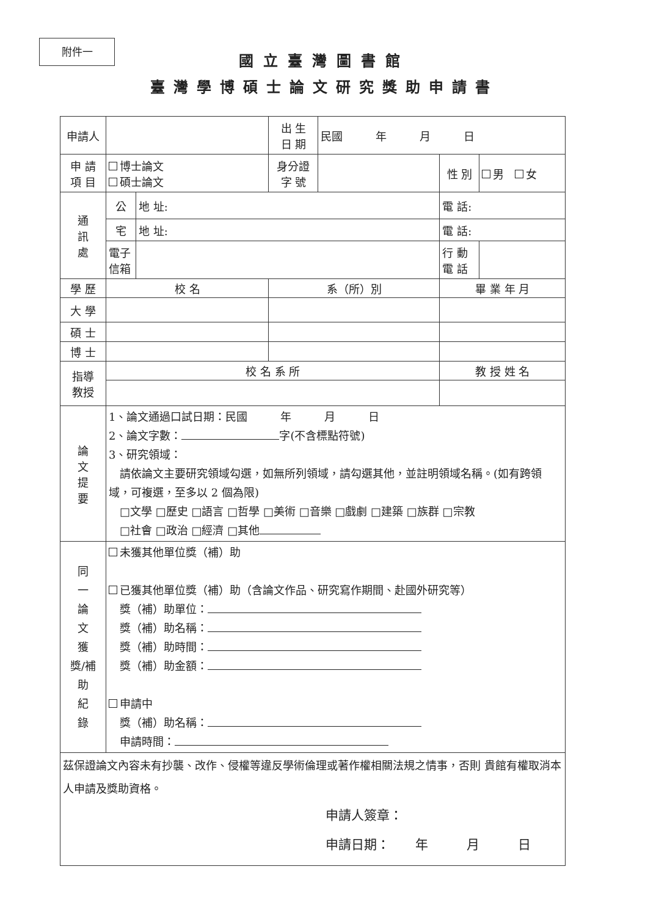附件一
國立臺灣圖書館
臺灣學博碩士論文研究獎助申請書
| 申請人 | | | 出 生 日 期 | 民國 年 月 日 | | |
| 申 請 項 目 | 博士論文 碩士論文 | | 身分證 字 號 | | 性 別 | 男 女 |
| 通 訊 處 | 公 | 地 址: | | | 電 話: | |
| | 宅 | 地 址: | | | 電 話: | |
| | 電子 信箱 | | | | 行 動 電 話 | |
| 學 歷 | 校 名 | | 系（所）別 | | 畢 業 年 月 | |
| 大 學 | | | | | | |
| 碩 士 | | | | | | |
| 博 士 | | | | | | |
| 指導 教授 | 校 名 系 所 | | | | 教 授 姓 名 | |
| 論 文 提 要 | 1、論文通過口試日期：民國 年 月 日 2、論文字數： 字(不含標點符號) 3、研究領域： 請依論文主要研究領域勾選，如無所列領域，請勾選其他，並註明領域名稱。(如有跨領域，可複選，至多以 2 個為限) □文學 □歷史 □語言 □哲學 □美術 □音樂 □戲劇 □建築 □族群 □宗教 □社會 □政治 □經濟 □其他 | | | | | |
| 同 一 論 文 獲 獎/補 助 紀 錄 | 未獲其他單位獎（補）助 已獲其他單位獎（補）助（含論文作品、研究寫作期間、赴國外研究等） 獎（補）助單位： 獎（補）助名稱： 獎（補）助時間： 獎（補）助金額： 申請中 獎（補）助名稱： 申請時間： | | | | | |
| 茲保證論文內容未有抄襲、改作、侵權等違反學術倫理或著作權相關法規之情事，否則 貴館有權取消本人申請及獎助資格。 申請人簽章： 申請日期： 年 月 日 | | | | | | |